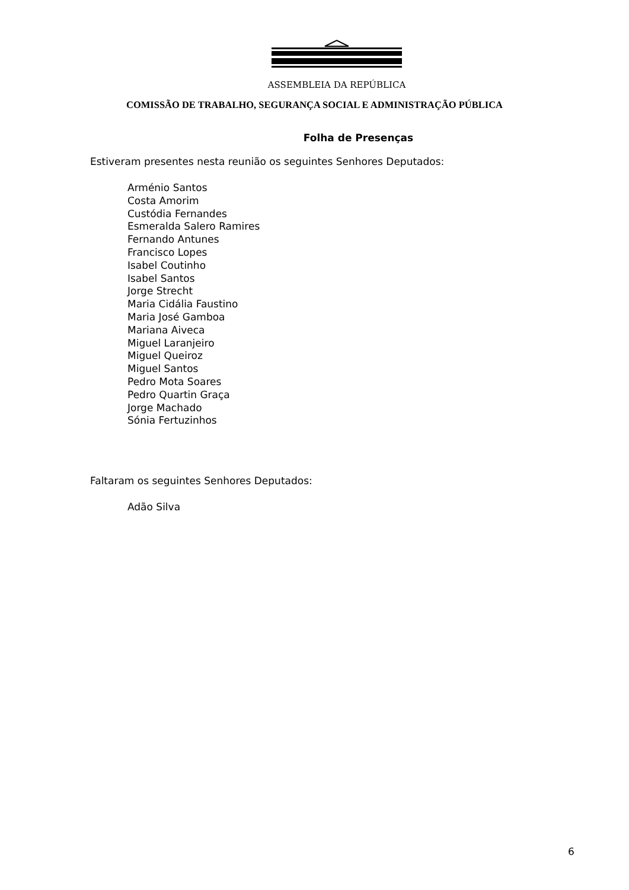ASSEMBLEIA DA REPÚBLICA
COMISSÃO DE TRABALHO, SEGURANÇA SOCIAL E ADMINISTRAÇÃO PÚBLICA
Folha de Presenças
Estiveram presentes nesta reunião os seguintes Senhores Deputados:
Arménio Santos
Costa Amorim
Custódia Fernandes
Esmeralda Salero Ramires
Fernando Antunes
Francisco Lopes
Isabel Coutinho
Isabel Santos
Jorge Strecht
Maria Cidália Faustino
Maria José Gamboa
Mariana Aiveca
Miguel Laranjeiro
Miguel Queiroz
Miguel Santos
Pedro Mota Soares
Pedro Quartin Graça
Jorge Machado
Sónia Fertuzinhos
Faltaram os seguintes Senhores Deputados:
Adão Silva
6